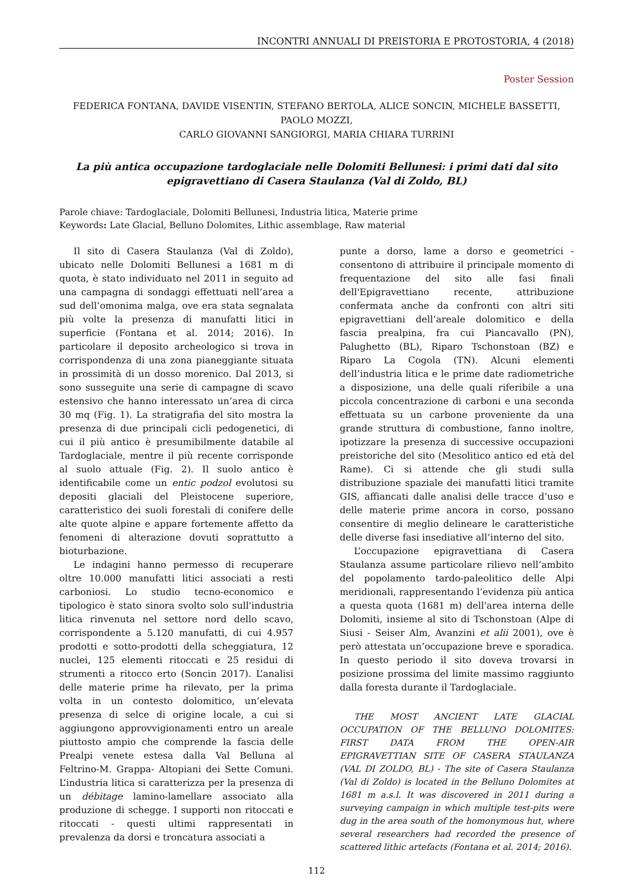INCONTRI ANNUALI DI PREISTORIA E PROTOSTORIA, 4 (2018)
Poster Session
FEDERICA FONTANA, DAVIDE VISENTIN, STEFANO BERTOLA, ALICE SONCIN, MICHELE BASSETTI, PAOLO MOZZI,
CARLO GIOVANNI SANGIORGI, MARIA CHIARA TURRINI
La più antica occupazione tardoglaciale nelle Dolomiti Bellunesi: i primi dati dal sito
epigravettiano di Casera Staulanza (Val di Zoldo, BL)
Parole chiave: Tardoglaciale, Dolomiti Bellunesi, Industria litica, Materie prime
Keywords: Late Glacial, Belluno Dolomites, Lithic assemblage, Raw material
Il sito di Casera Staulanza (Val di Zoldo), ubicato nelle Dolomiti Bellunesi a 1681 m di quota, è stato individuato nel 2011 in seguito ad una campagna di sondaggi effettuati nell’area a sud dell’omonima malga, ove era stata segnalata più volte la presenza di manufatti litici in superficie (Fontana et al. 2014; 2016). In particolare il deposito archeologico si trova in corrispondenza di una zona pianeggiante situata in prossimità di un dosso morenico. Dal 2013, si sono susseguite una serie di campagne di scavo estensivo che hanno interessato un’area di circa 30 mq (Fig. 1). La stratigrafia del sito mostra la presenza di due principali cicli pedogenetici, di cui il più antico è presumibilmente databile al Tardoglaciale, mentre il più recente corrisponde al suolo attuale (Fig. 2). Il suolo antico è identificabile come un entic podzol evolutosi su depositi glaciali del Pleistocene superiore, caratteristico dei suoli forestali di conifere delle alte quote alpine e appare fortemente affetto da fenomeni di alterazione dovuti soprattutto a bioturbazione.
Le indagini hanno permesso di recuperare oltre 10.000 manufatti litici associati a resti carboniosi. Lo studio tecno-economico e tipologico è stato sinora svolto solo sull'industria litica rinvenuta nel settore nord dello scavo, corrispondente a 5.120 manufatti, di cui 4.957 prodotti e sotto-prodotti della scheggiatura, 12 nuclei, 125 elementi ritoccati e 25 residui di strumenti a ritocco erto (Soncin 2017). L’analisi delle materie prime ha rilevato, per la prima volta in un contesto dolomitico, un’elevata presenza di selce di origine locale, a cui si aggiungono approvvigionamenti entro un areale piuttosto ampio che comprende la fascia delle Prealpi venete estesa dalla Val Belluna al Feltrino-M. Grappa- Altopiani dei Sette Comuni. L’industria litica si caratterizza per la presenza di un débitage lamino-lamellare associato alla produzione di schegge. I supporti non ritoccati e ritoccati - questi ultimi rappresentati in prevalenza da dorsi e troncatura associati a
punte a dorso, lame a dorso e geometrici - consentono di attribuire il principale momento di frequentazione del sito alle fasi finali dell'Epigravettiano recente, attribuzione confermata anche da confronti con altri siti epigravettiani dell’areale dolomitico e della fascia prealpina, fra cui Piancavallo (PN), Palughetto (BL), Riparo Tschonstoan (BZ) e Riparo La Cogola (TN). Alcuni elementi dell’industria litica e le prime date radiometriche a disposizione, una delle quali riferibile a una piccola concentrazione di carboni e una seconda effettuata su un carbone proveniente da una grande struttura di combustione, fanno inoltre, ipotizzare la presenza di successive occupazioni preistoriche del sito (Mesolitico antico ed età del Rame). Ci si attende che gli studi sulla distribuzione spaziale dei manufatti litici tramite GIS, affiancati dalle analisi delle tracce d’uso e delle materie prime ancora in corso, possano consentire di meglio delineare le caratteristiche delle diverse fasi insediative all’interno del sito.
L’occupazione epigravettiana di Casera Staulanza assume particolare rilievo nell’ambito del popolamento tardo-paleolitico delle Alpi meridionali, rappresentando l’evidenza più antica a questa quota (1681 m) dell'area interna delle Dolomiti, insieme al sito di Tschonstoan (Alpe di Siusi - Seiser Alm, Avanzini et alii 2001), ove è però attestata un’occupazione breve e sporadica. In questo periodo il sito doveva trovarsi in posizione prossima del limite massimo raggiunto dalla foresta durante il Tardoglaciale.
THE MOST ANCIENT LATE GLACIAL OCCUPATION OF THE BELLUNO DOLOMITES: FIRST DATA FROM THE OPEN-AIR EPIGRAVETTIAN SITE OF CASERA STAULANZA (VAL DI ZOLDO, BL) - The site of Casera Staulanza (Val di Zoldo) is located in the Belluno Dolomites at 1681 m a.s.l. It was discovered in 2011 during a surveying campaign in which multiple test-pits were dug in the area south of the homonymous hut, where several researchers had recorded the presence of scattered lithic artefacts (Fontana et al. 2014; 2016).
112